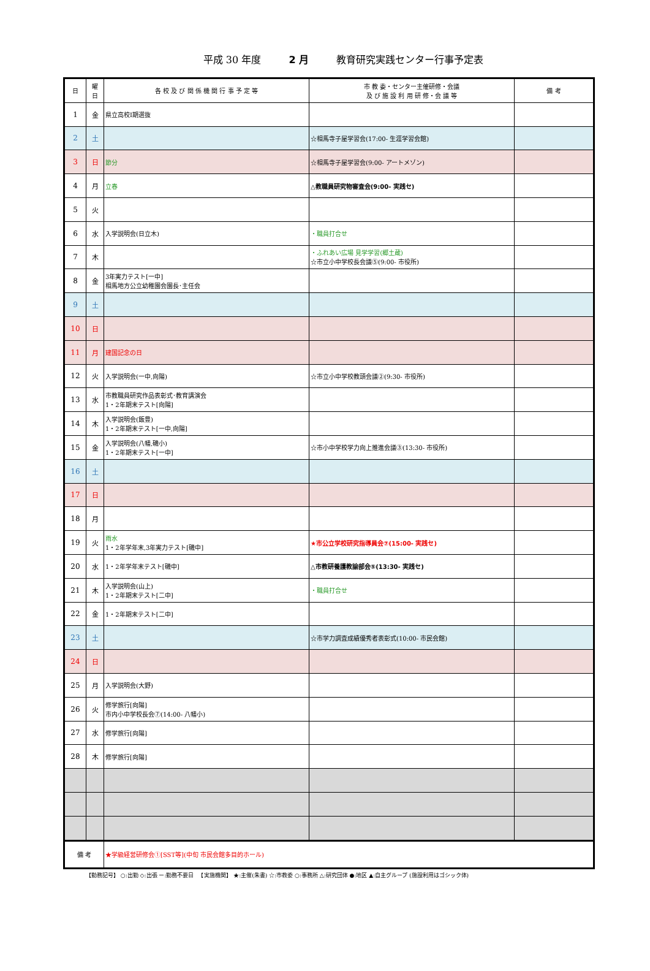平成 30 年度 2 月 教育研究実践センター行事予定表
| 日 | 曜 日 | 各 校 及 び 関 係 機 関 行 事 予 定 等 | 市 教 委・センター主催研修・会議 及 び 施 設 利 用 研 修・会 議 等 | 備 考 |
| --- | --- | --- | --- | --- |
| 1 | 金 | 県立高校Ⅰ期選抜 | | |
| 2 | 土 | | ☆相馬寺子屋学習会(17:00- 生涯学習会館) | |
| 3 | 日 | 節分 | ☆相馬寺子屋学習会(9:00- アートメゾン) | |
| 4 | 月 | 立春 | △教職員研究物審査会(9:00- 実践セ) | |
| 5 | 火 | | | |
| 6 | 水 | 入学説明会(日立木) | ・職員打合せ | |
| 7 | 木 | | ・ふれあい広場 見学学習(郷土蔵) ☆市立小中学校長会議⑤(9:00- 市役所) | |
| 8 | 金 | 3年実力テスト[一中] 相馬地方公立幼稚園会園長･主任会 | | |
| 9 | 土 | | | |
| 10 | 日 | | | |
| 11 | 月 | 建国記念の日 | | |
| 12 | 火 | 入学説明会(一中,向陽) | ☆市立小中学校教頭会議②(9:30- 市役所) | |
| 13 | 水 | 市教職員研究作品表彰式･教育講演会 1・2年期末テスト[向陽] | | |
| 14 | 木 | 入学説明会(飯豊) 1・2年期末テスト[一中,向陽] | | |
| 15 | 金 | 入学説明会(八幡,磯小) 1・2年期末テスト[一中] | ☆市小中学校学力向上推進会議③(13:30- 市役所) | |
| 16 | 土 | | | |
| 17 | 日 | | | |
| 18 | 月 | | | |
| 19 | 火 | 雨水 1・2年学年末,3年実力テスト[磯中] | ★市公立学校研究指導員会⑦(15:00- 実践セ) | |
| 20 | 水 | 1・2年学年末テスト[磯中] | △市教研養護教諭部会⑤(13:30- 実践セ) | |
| 21 | 木 | 入学説明会(山上) 1・2年期末テスト[二中] | ・職員打合せ | |
| 22 | 金 | 1・2年期末テスト[二中] | | |
| 23 | 土 | | ☆市学力調査成績優秀者表彰式(10:00- 市民会館) | |
| 24 | 日 | | | |
| 25 | 月 | 入学説明会(大野) | | |
| 26 | 火 | 修学旅行[向陽] 市内小中学校長会⑦(14:00- 八幡小) | | |
| 27 | 水 | 修学旅行[向陽] | | |
| 28 | 木 | 修学旅行[向陽] | | |
| 備 考 | | ★学級経営研修会①[SST等](中旬 市民会館多目的ホール) | | |
【勤務記号】 ○:出勤 ◇:出張 ー:勤務不要日 　【実施機関】 ★:主催(朱書) ☆:市教委 ○:事務所 △:研究団体 ●:地区 ▲:自主グループ (施設利用はゴシック体)